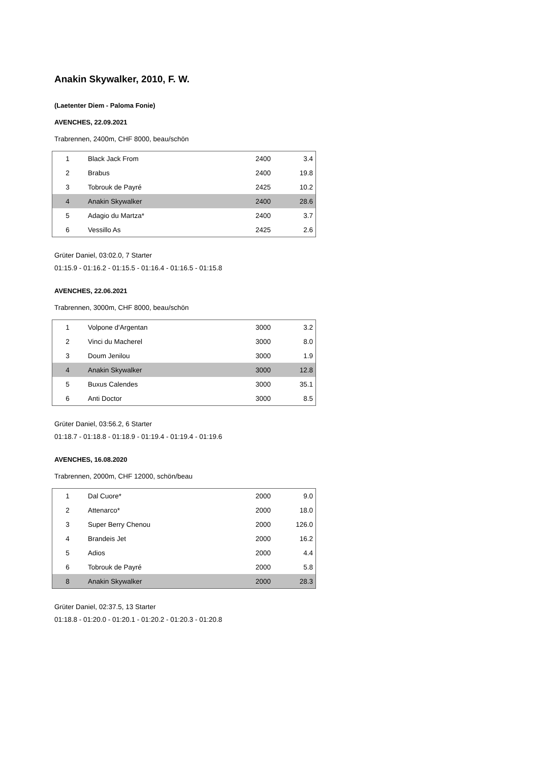Anakin Skywalker, 2010, F. W.
(Laetenter Diem - Paloma Fonie)
AVENCHES, 22.09.2021
Trabrennen, 2400m, CHF 8000, beau/schön
| 1 | Black Jack From | 2400 | 3.4 |
| 2 | Brabus | 2400 | 19.8 |
| 3 | Tobrouk de Payré | 2425 | 10.2 |
| 4 | Anakin Skywalker | 2400 | 28.6 |
| 5 | Adagio du Martza* | 2400 | 3.7 |
| 6 | Vessillo As | 2425 | 2.6 |
Grüter Daniel, 03:02.0, 7 Starter
01:15.9 - 01:16.2 - 01:15.5 - 01:16.4 - 01:16.5 - 01:15.8
AVENCHES, 22.06.2021
Trabrennen, 3000m, CHF 8000, beau/schön
| 1 | Volpone d'Argentan | 3000 | 3.2 |
| 2 | Vinci du Macherel | 3000 | 8.0 |
| 3 | Doum Jenilou | 3000 | 1.9 |
| 4 | Anakin Skywalker | 3000 | 12.8 |
| 5 | Buxus Calendes | 3000 | 35.1 |
| 6 | Anti Doctor | 3000 | 8.5 |
Grüter Daniel, 03:56.2, 6 Starter
01:18.7 - 01:18.8 - 01:18.9 - 01:19.4 - 01:19.4 - 01:19.6
AVENCHES, 16.08.2020
Trabrennen, 2000m, CHF 12000, schön/beau
| 1 | Dal Cuore* | 2000 | 9.0 |
| 2 | Attenarco* | 2000 | 18.0 |
| 3 | Super Berry Chenou | 2000 | 126.0 |
| 4 | Brandeis Jet | 2000 | 16.2 |
| 5 | Adios | 2000 | 4.4 |
| 6 | Tobrouk de Payré | 2000 | 5.8 |
| 8 | Anakin Skywalker | 2000 | 28.3 |
Grüter Daniel, 02:37.5, 13 Starter
01:18.8 - 01:20.0 - 01:20.1 - 01:20.2 - 01:20.3 - 01:20.8